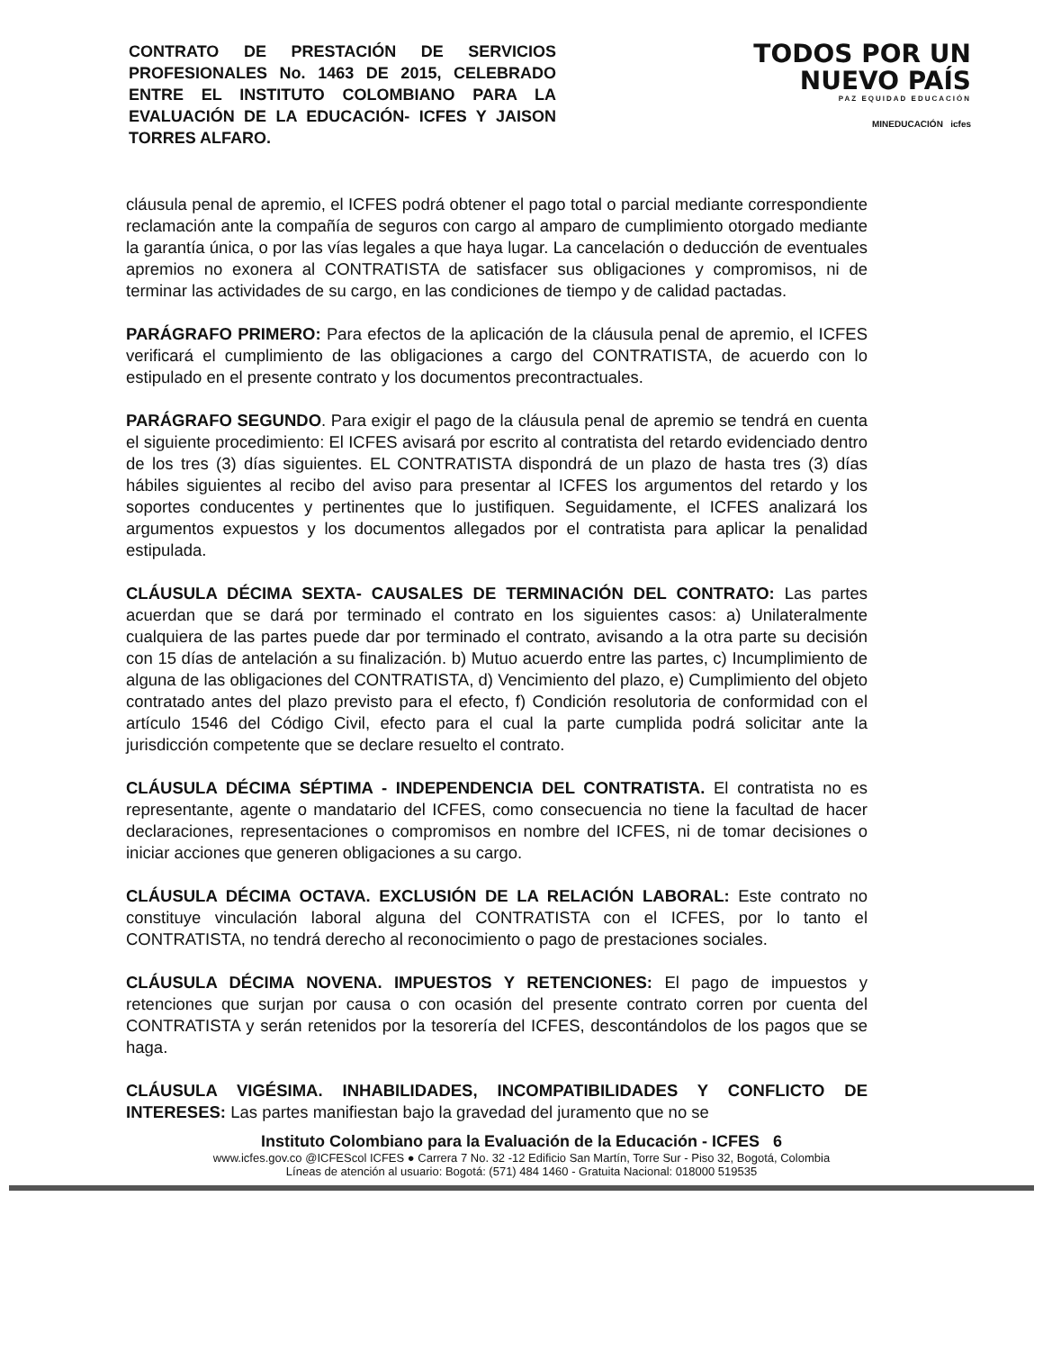CONTRATO DE PRESTACIÓN DE SERVICIOS PROFESIONALES No. 1463 DE 2015, CELEBRADO ENTRE EL INSTITUTO COLOMBIANO PARA LA EVALUACIÓN DE LA EDUCACIÓN- ICFES Y JAISON TORRES ALFARO.
TODOS POR UN
NUEVO PAÍS
PAZ EQUIDAD EDUCACIÓN
MINEDUCACIÓN icfes
cláusula penal de apremio, el ICFES podrá obtener el pago total o parcial mediante correspondiente reclamación ante la compañía de seguros con cargo al amparo de cumplimiento otorgado mediante la garantía única, o por las vías legales a que haya lugar. La cancelación o deducción de eventuales apremios no exonera al CONTRATISTA de satisfacer sus obligaciones y compromisos, ni de terminar las actividades de su cargo, en las condiciones de tiempo y de calidad pactadas.
PARÁGRAFO PRIMERO: Para efectos de la aplicación de la cláusula penal de apremio, el ICFES verificará el cumplimiento de las obligaciones a cargo del CONTRATISTA, de acuerdo con lo estipulado en el presente contrato y los documentos precontractuales.
PARÁGRAFO SEGUNDO. Para exigir el pago de la cláusula penal de apremio se tendrá en cuenta el siguiente procedimiento: El ICFES avisará por escrito al contratista del retardo evidenciado dentro de los tres (3) días siguientes. EL CONTRATISTA dispondrá de un plazo de hasta tres (3) días hábiles siguientes al recibo del aviso para presentar al ICFES los argumentos del retardo y los soportes conducentes y pertinentes que lo justifiquen. Seguidamente, el ICFES analizará los argumentos expuestos y los documentos allegados por el contratista para aplicar la penalidad estipulada.
CLÁUSULA DÉCIMA SEXTA- CAUSALES DE TERMINACIÓN DEL CONTRATO: Las partes acuerdan que se dará por terminado el contrato en los siguientes casos: a) Unilateralmente cualquiera de las partes puede dar por terminado el contrato, avisando a la otra parte su decisión con 15 días de antelación a su finalización. b) Mutuo acuerdo entre las partes, c) Incumplimiento de alguna de las obligaciones del CONTRATISTA, d) Vencimiento del plazo, e) Cumplimiento del objeto contratado antes del plazo previsto para el efecto, f) Condición resolutoria de conformidad con el artículo 1546 del Código Civil, efecto para el cual la parte cumplida podrá solicitar ante la jurisdicción competente que se declare resuelto el contrato.
CLÁUSULA DÉCIMA SÉPTIMA - INDEPENDENCIA DEL CONTRATISTA. El contratista no es representante, agente o mandatario del ICFES, como consecuencia no tiene la facultad de hacer declaraciones, representaciones o compromisos en nombre del ICFES, ni de tomar decisiones o iniciar acciones que generen obligaciones a su cargo.
CLÁUSULA DÉCIMA OCTAVA. EXCLUSIÓN DE LA RELACIÓN LABORAL: Este contrato no constituye vinculación laboral alguna del CONTRATISTA con el ICFES, por lo tanto el CONTRATISTA, no tendrá derecho al reconocimiento o pago de prestaciones sociales.
CLÁUSULA DÉCIMA NOVENA. IMPUESTOS Y RETENCIONES: El pago de impuestos y retenciones que surjan por causa o con ocasión del presente contrato corren por cuenta del CONTRATISTA y serán retenidos por la tesorería del ICFES, descontándolos de los pagos que se haga.
CLÁUSULA VIGÉSIMA. INHABILIDADES, INCOMPATIBILIDADES Y CONFLICTO DE INTERESES: Las partes manifiestan bajo la gravedad del juramento que no se
Instituto Colombiano para la Evaluación de la Educación - ICFES 6
www.icfes.gov.co @ICFEScol ICFES ● Carrera 7 No. 32 -12 Edificio San Martín, Torre Sur - Piso 32, Bogotá, Colombia
Líneas de atención al usuario: Bogotá: (571) 484 1460 - Gratuita Nacional: 018000 519535